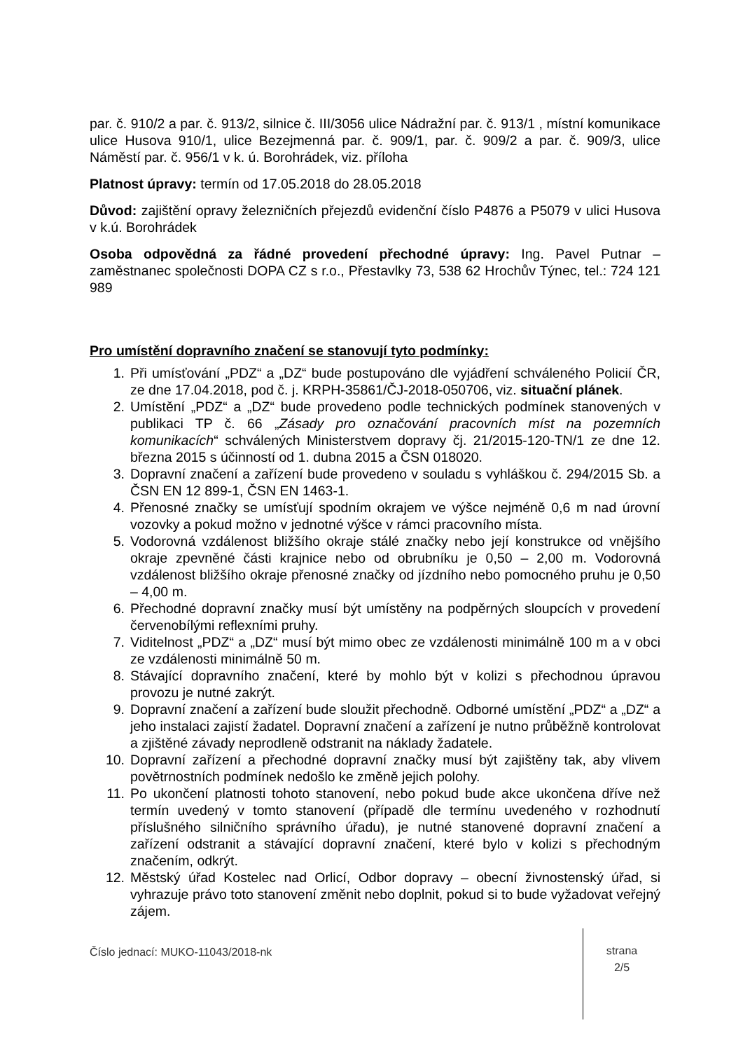par. č. 910/2 a par. č. 913/2, silnice č. III/3056 ulice Nádražní par. č. 913/1 , místní komunikace ulice Husova 910/1, ulice Bezejmenná par. č. 909/1, par. č. 909/2 a par. č. 909/3, ulice Náměstí par. č. 956/1 v k. ú. Borohrádek, viz. příloha
Platnost úpravy: termín od 17.05.2018 do 28.05.2018
Důvod: zajištění opravy železničních přejezdů evidenční číslo P4876 a P5079 v ulici Husova v k.ú. Borohrádek
Osoba odpovědná za řádné provedení přechodné úpravy: Ing. Pavel Putnar – zaměstnanec společnosti DOPA CZ s r.o., Přestavlky 73, 538 62 Hrochův Týnec, tel.: 724 121 989
Pro umístění dopravního značení se stanovují tyto podmínky:
1. Při umísťování „PDZ“ a „DZ“ bude postupováno dle vyjádření schváleného Policií ČR, ze dne 17.04.2018, pod č. j. KRPH-35861/ČJ-2018-050706, viz. situační plánek.
2. Umístění „PDZ“ a „DZ“ bude provedeno podle technických podmínek stanovených v publikaci TP č. 66 „Zásady pro označování pracovních míst na pozemních komunikacích“ schválených Ministerstvem dopravy čj. 21/2015-120-TN/1 ze dne 12. března 2015 s účinností od 1. dubna 2015 a ČSN 018020.
3. Dopravní značení a zařízení bude provedeno v souladu s vyhláškou č. 294/2015 Sb. a ČSN EN 12 899-1, ČSN EN 1463-1.
4. Přenosné značky se umísťují spodním okrajem ve výšce nejméně 0,6 m nad úrovní vozovky a pokud možno v jednotné výšce v rámci pracovního místa.
5. Vodorovná vzdálenost bližšího okraje stálé značky nebo její konstrukce od vnějšího okraje zpevněné části krajnice nebo od obrubníku je 0,50 – 2,00 m. Vodorovná vzdálenost bližšího okraje přenosné značky od jízdního nebo pomocného pruhu je 0,50 – 4,00 m.
6. Přechodné dopravní značky musí být umístěny na podpěrných sloupcích v provedení červenobílými reflexními pruhy.
7. Viditelnost „PDZ“ a „DZ“ musí být mimo obec ze vzdálenosti minimálně 100 m a v obci ze vzdálenosti minimálně 50 m.
8. Stávající dopravního značení, které by mohlo být v kolizi s přechodnou úpravou provozu je nutné zakrýt.
9. Dopravní značení a zařízení bude sloužit přechodně. Odborné umístění „PDZ“ a „DZ“ a jeho instalaci zajistí žadatel. Dopravní značení a zařízení je nutno průběžně kontrolovat a zjištěné závady neprodleně odstranit na náklady žadatele.
10. Dopravní zařízení a přechodné dopravní značky musí být zajištěny tak, aby vlivem povětrnostních podmínek nedošlo ke změně jejich polohy.
11. Po ukončení platnosti tohoto stanovení, nebo pokud bude akce ukončena dříve než termín uvedený v tomto stanovení (případě dle termínu uvedeného v rozhodnutí příslušného silničního správního úřadu), je nutné stanovené dopravní značení a zařízení odstranit a stávající dopravní značení, které bylo v kolizi s přechodným značením, odkrýt.
12. Městský úřad Kostelec nad Orlicí, Odbor dopravy – obecní živnostenský úřad, si vyhrazuje právo toto stanovení změnit nebo doplnit, pokud si to bude vyžadovat veřejný zájem.
Číslo jednací: MUKO-11043/2018-nk
strana
2/5